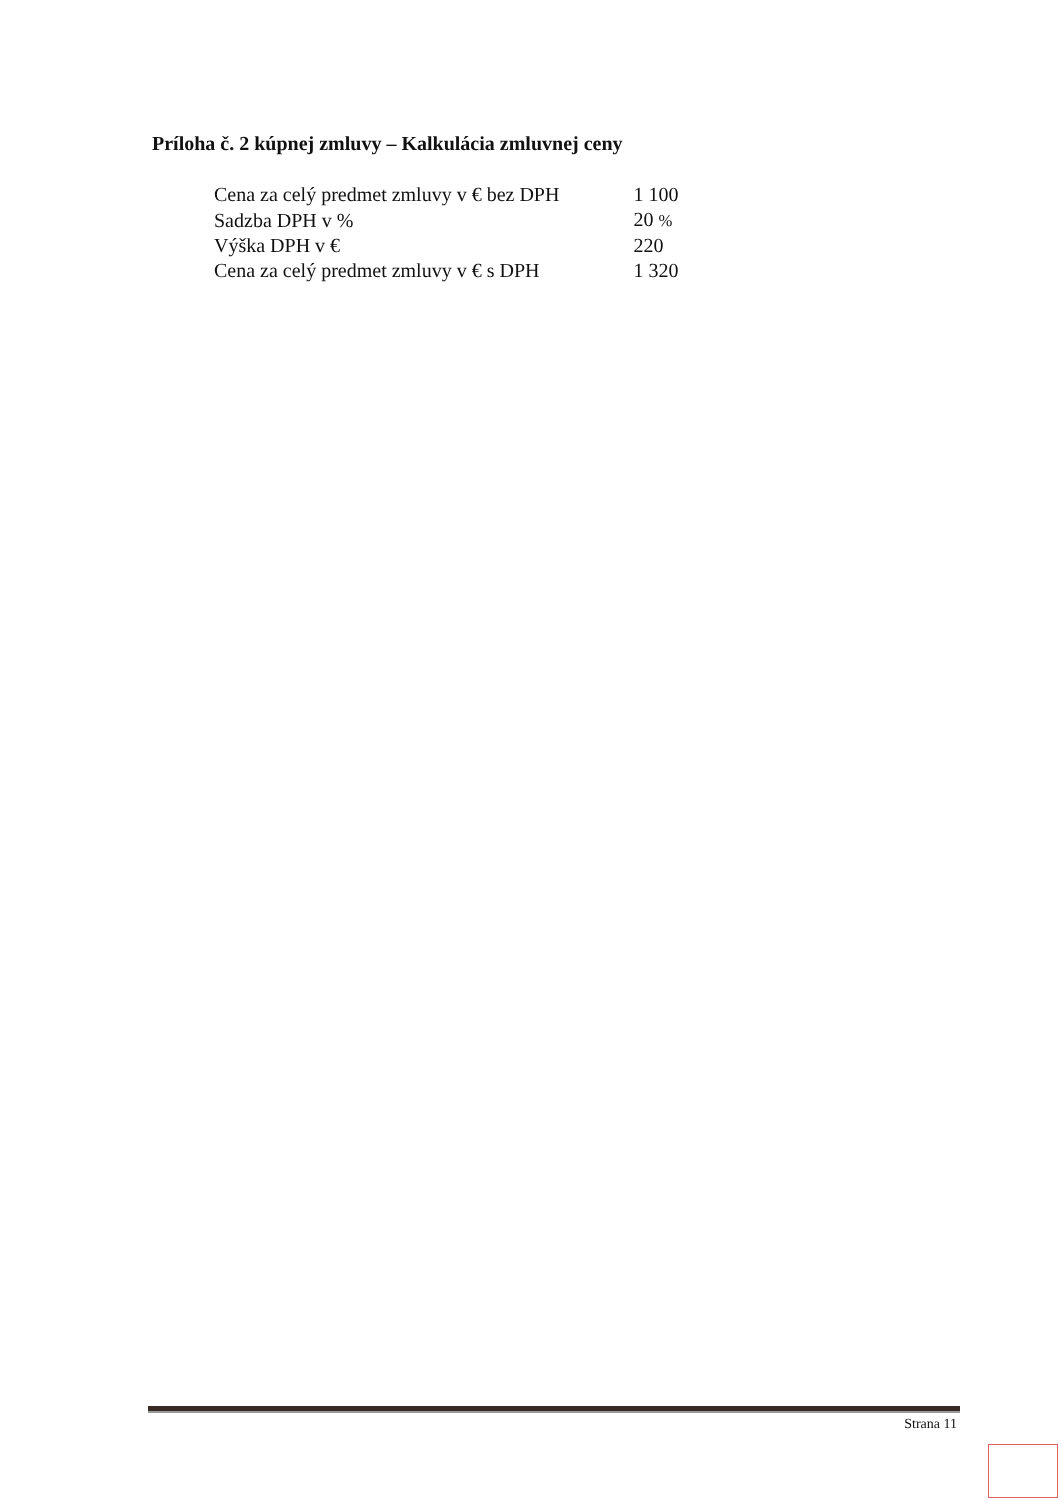Príloha č. 2 kúpnej zmluvy – Kalkulácia zmluvnej ceny
| Cena za celý predmet zmluvy v € bez DPH | 1 100 |
| Sadzba DPH v % | 20 % |
| Výška DPH v € | 220 |
| Cena za celý predmet zmluvy v € s DPH | 1 320 |
Strana 11